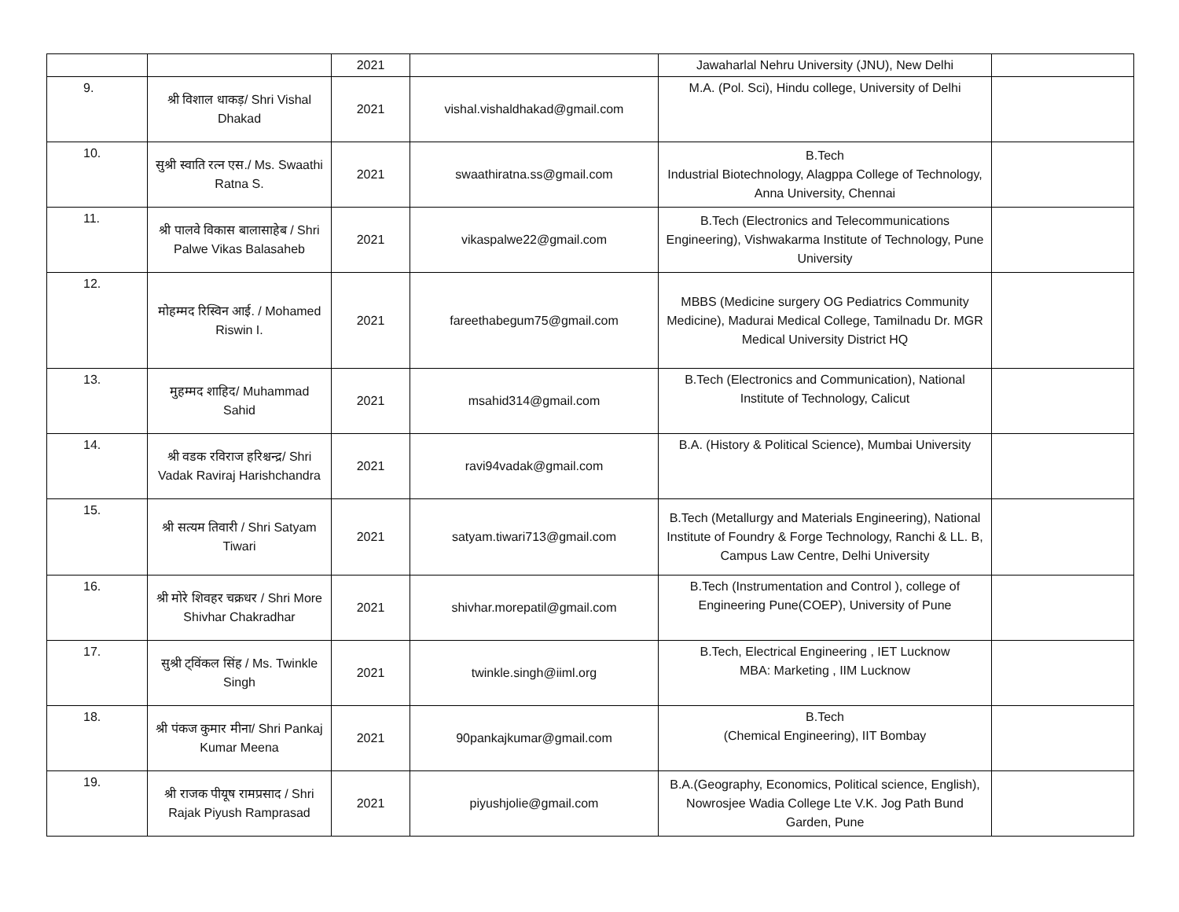| | | 2021 | | Jawaharlal Nehru University (JNU), New Delhi | |
| 9. | श्री विशाल धाकड़/ Shri Vishal Dhakad | 2021 | vishal.vishaldhakad@gmail.com | M.A. (Pol. Sci), Hindu college, University of Delhi | |
| 10. | सुश्री स्वाति रत्न एस./ Ms. Swaathi Ratna S. | 2021 | swaathiratna.ss@gmail.com | B.Tech Industrial Biotechnology, Alagppa College of Technology, Anna University, Chennai | |
| 11. | श्री पालवे विकास बालासाहेब / Shri Palwe Vikas Balasaheb | 2021 | vikaspalwe22@gmail.com | B.Tech (Electronics and Telecommunications Engineering), Vishwakarma Institute of Technology, Pune University | |
| 12. | मोहम्मद रिस्विन आई. / Mohamed Riswin I. | 2021 | fareethabegum75@gmail.com | MBBS (Medicine surgery OG Pediatrics Community Medicine), Madurai Medical College, Tamilnadu Dr. MGR Medical University District HQ | |
| 13. | मुहम्मद शाहिद/ Muhammad Sahid | 2021 | msahid314@gmail.com | B.Tech (Electronics and Communication), National Institute of Technology, Calicut | |
| 14. | श्री वडक रविराज हरिश्चन्द्र/ Shri Vadak Raviraj Harishchandra | 2021 | ravi94vadak@gmail.com | B.A. (History & Political Science), Mumbai University | |
| 15. | श्री सत्यम तिवारी / Shri Satyam Tiwari | 2021 | satyam.tiwari713@gmail.com | B.Tech (Metallurgy and Materials Engineering), National Institute of Foundry & Forge Technology, Ranchi & LL. B, Campus Law Centre, Delhi University | |
| 16. | श्री मोरे शिवहर चक्रधर / Shri More Shivhar Chakradhar | 2021 | shivhar.morepatil@gmail.com | B.Tech (Instrumentation and Control ), college of Engineering Pune(COEP), University of Pune | |
| 17. | सुश्री ट्विंकल सिंह / Ms. Twinkle Singh | 2021 | twinkle.singh@iiml.org | B.Tech, Electrical Engineering , IET Lucknow MBA: Marketing , IIM Lucknow | |
| 18. | श्री पंकज कुमार मीना/ Shri Pankaj Kumar Meena | 2021 | 90pankajkumar@gmail.com | B.Tech (Chemical Engineering), IIT Bombay | |
| 19. | श्री राजक पीयूष रामप्रसाद / Shri Rajak Piyush Ramprasad | 2021 | piyushjolie@gmail.com | B.A.(Geography, Economics, Political science, English), Nowrosjee Wadia College Lte V.K. Jog Path Bund Garden, Pune | |